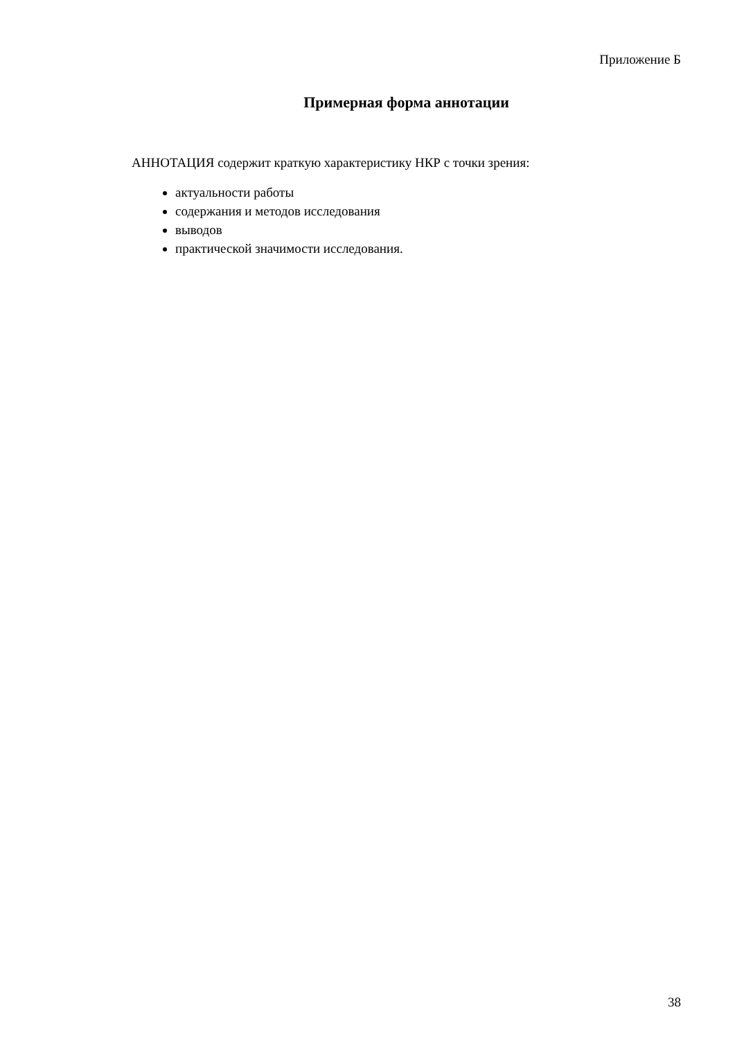Приложение Б
Примерная форма аннотации
АННОТАЦИЯ содержит краткую характеристику НКР с точки зрения:
актуальности работы
содержания и методов исследования
выводов
практической значимости исследования.
38